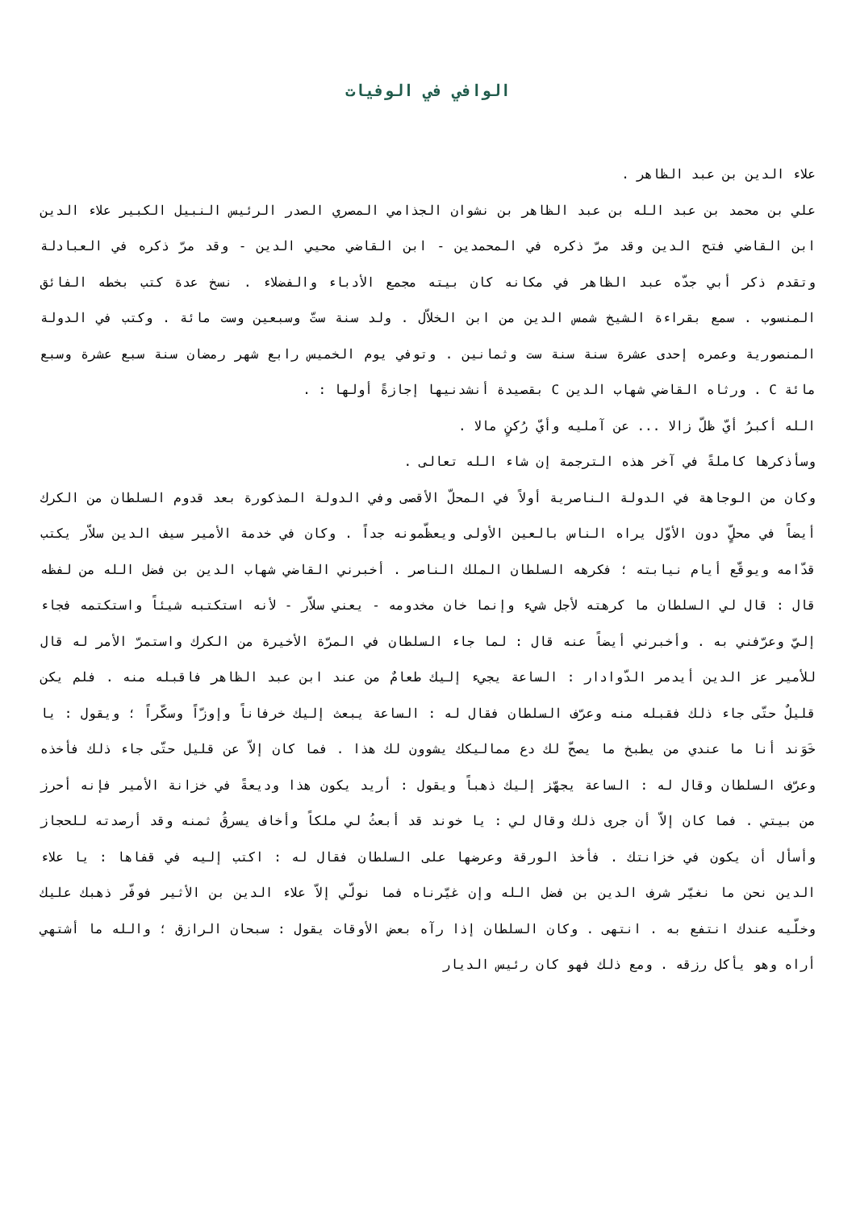الوافي في الوفيات
علاء الدين بن عبد الظاهر .
علي بن محمد بن عبد الله بن عبد الظاهر بن نشوان الجذامي المصري الصدر الرئيس النبيل الكبير علاء الدين ابن القاضي فتح الدين وقد مرّ ذكره في المحمدين - ابن القاضي محيي الدين - وقد مرّ ذكره في العبادلة وتقدم ذكر أبي جدّه عبد الظاهر في مكانه كان بيته مجمع الأدباء والفضلاء . نسخ عدة كتب بخطه الفائق المنسوب . سمع بقراءة الشيخ شمس الدين من ابن الخلاّل . ولد سنة ستّ وسبعين وست مائة . وكتب في الدولة المنصورية وعمره إحدى عشرة سنة سنة ست وثمانين . وتوفي يوم الخميس رابع شهر رمضان سنة سبع عشرة وسبع مائة C . ورثاه القاضي شهاب الدين C بقصيدة أنشدنيها إجازةً أولها : .
الله أكبرُ أيّ ظلّ زالا ... عن آمليه وأيّ رُكنٍ مالا .
وسأذكرها كاملةً في آخر هذه الترجمة إن شاء الله تعالى .
وكان من الوجاهة في الدولة الناصرية أولاً في المحلّ الأقصى وفي الدولة المذكورة بعد قدوم السلطان من الكرك أيضاً في محلٍّ دون الأوّل يراه الناس بالعين الأولى ويعظّمونه جداً . وكان في خدمة الأمير سيف الدين سلاّر يكتب قدّامه ويوقّع أيام نيابته ؛ فكرهه السلطان الملك الناصر . أخبرني القاضي شهاب الدين بن فضل الله من لفظه قال : قال لي السلطان ما كرهته لأجل شيء وإنما خان مخدومه - يعني سلاّر - لأنه استكتبه شيئاً واستكتمه فجاء إليّ وعرّفني به . وأخبرني أيضاً عنه قال : لما جاء السلطان في المرّة الأخيرة من الكرك واستمرّ الأمر له قال للأمير عز الدين أيدمر الدّوادار : الساعة يجيء إليك طعامٌ من عند ابن عبد الظاهر فاقبله منه . فلم يكن قليلٌ حتّى جاء ذلك فقبله منه وعرّف السلطان فقال له : الساعة يبعث إليك خرفاناً وإوزّاً وسكّراً ؛ ويقول : يا خَوَند أنا ما عندي من يطبخ ما يصحّ لك دع مماليكك يشوون لك هذا . فما كان إلاّ عن قليل حتّى جاء ذلك فأخذه وعرّف السلطان وقال له : الساعة يجهّز إليك ذهباً ويقول : أريد يكون هذا وديعةً في خزانة الأمير فإنه أحرز من بيتي . فما كان إلاّ أن جرى ذلك وقال لي : يا خوند قد أبعثُ لي ملكاً وأخاف يسرقُ ثمنه وقد أرصدته للحجاز وأسأل أن يكون في خزانتك . فأخذ الورقة وعرضها على السلطان فقال له : اكتب إليه في قفاها : يا علاء الدين نحن ما نغيّر شرف الدين بن فضل الله وإن غيّرناه فما نولّي إلاّ علاء الدين بن الأثير فوفّر ذهبك عليك وخلّيه عندك انتفع به . انتهى . وكان السلطان إذا رآه بعض الأوقات يقول : سبحان الرازق ؛ والله ما أشتهي أراه وهو يأكل رزقه . ومع ذلك فهو كان رئيس الديار